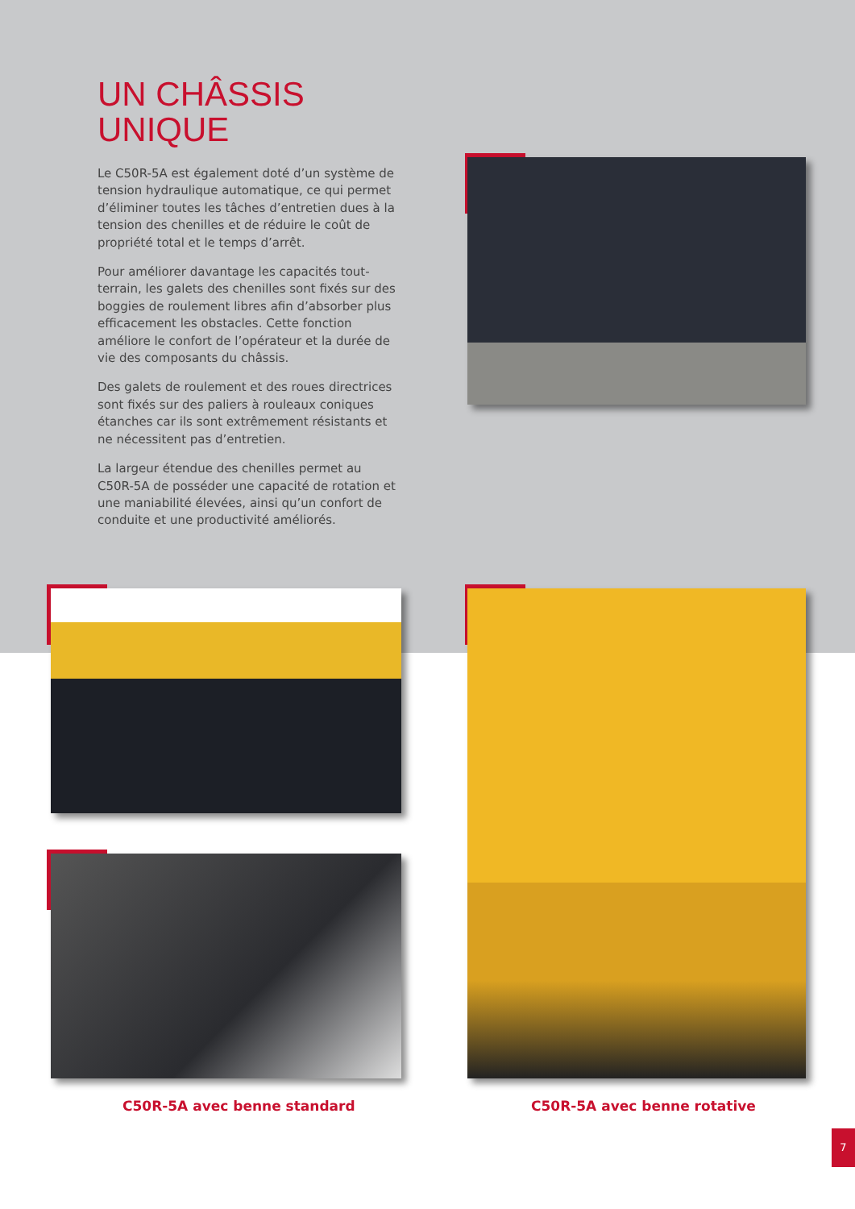UN CHÂSSIS
UNIQUE
Le C50R-5A est également doté d’un système de tension hydraulique automatique, ce qui permet d’éliminer toutes les tâches d’entretien dues à la tension des chenilles et de réduire le coût de propriété total et le temps d’arrêt.
Pour améliorer davantage les capacités tout-terrain, les galets des chenilles sont fixés sur des boggies de roulement libres afin d’absorber plus efficacement les obstacles. Cette fonction améliore le confort de l’opérateur et la durée de vie des composants du châssis.
Des galets de roulement et des roues directrices sont fixés sur des paliers à rouleaux coniques étanches car ils sont extrêmement résistants et ne nécessitent pas d’entretien.
La largeur étendue des chenilles permet au C50R-5A de posséder une capacité de rotation et une maniabilité élevées, ainsi qu’un confort de conduite et une productivité améliorés.
C50R-5A avec benne standard C50R-5A avec benne rotative
7